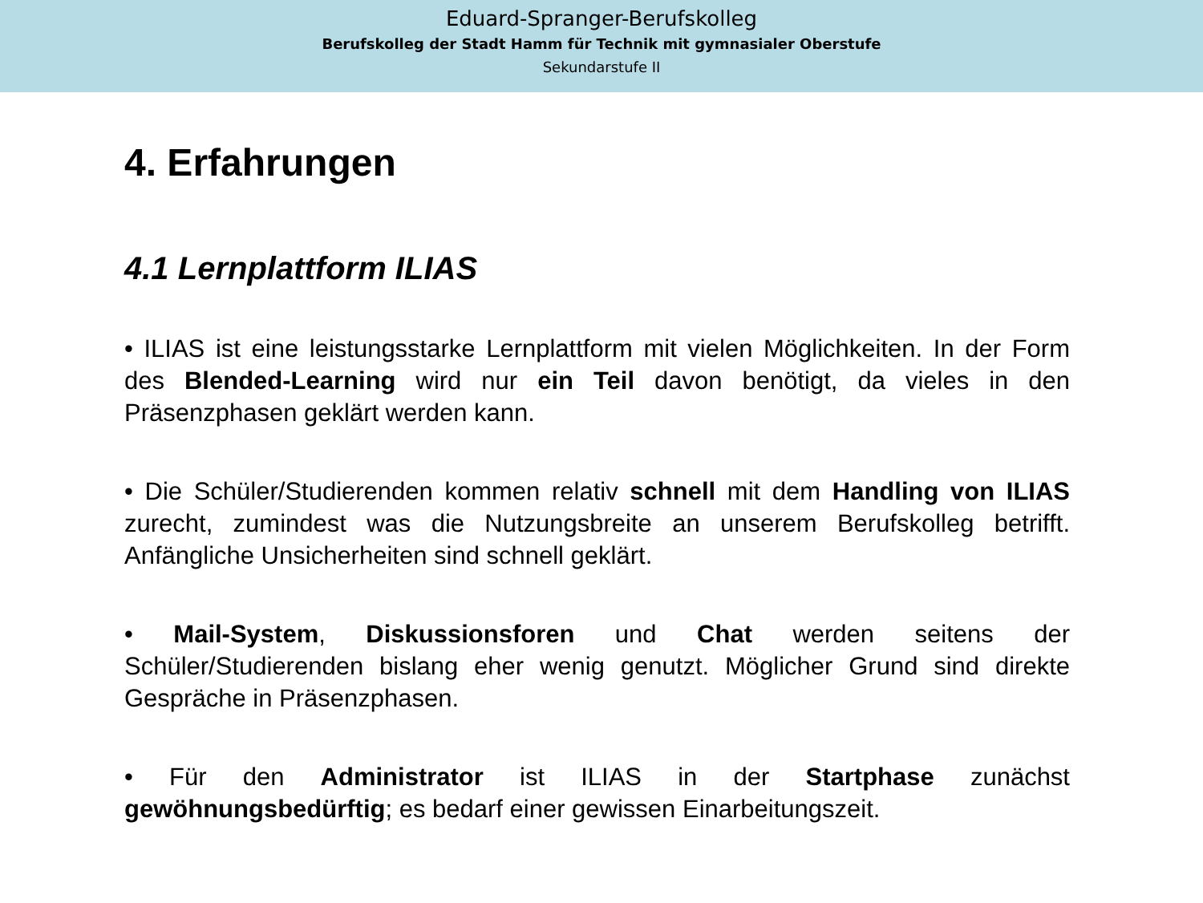Eduard-Spranger-Berufskolleg
Berufskolleg der Stadt Hamm für Technik mit gymnasialer Oberstufe
Sekundarstufe II
4. Erfahrungen
4.1 Lernplattform ILIAS
• ILIAS ist eine leistungsstarke Lernplattform mit vielen Möglichkeiten. In der Form des Blended-Learning wird nur ein Teil davon benötigt, da vieles in den Präsenzphasen geklärt werden kann.
• Die Schüler/Studierenden kommen relativ schnell mit dem Handling von ILIAS zurecht, zumindest was die Nutzungsbreite an unserem Berufskolleg betrifft. Anfängliche Unsicherheiten sind schnell geklärt.
• Mail-System, Diskussionsforen und Chat werden seitens der Schüler/Studierenden bislang eher wenig genutzt. Möglicher Grund sind direkte Gespräche in Präsenzphasen.
• Für den Administrator ist ILIAS in der Startphase zunächst gewöhnungsbedürftig; es bedarf einer gewissen Einarbeitungszeit.